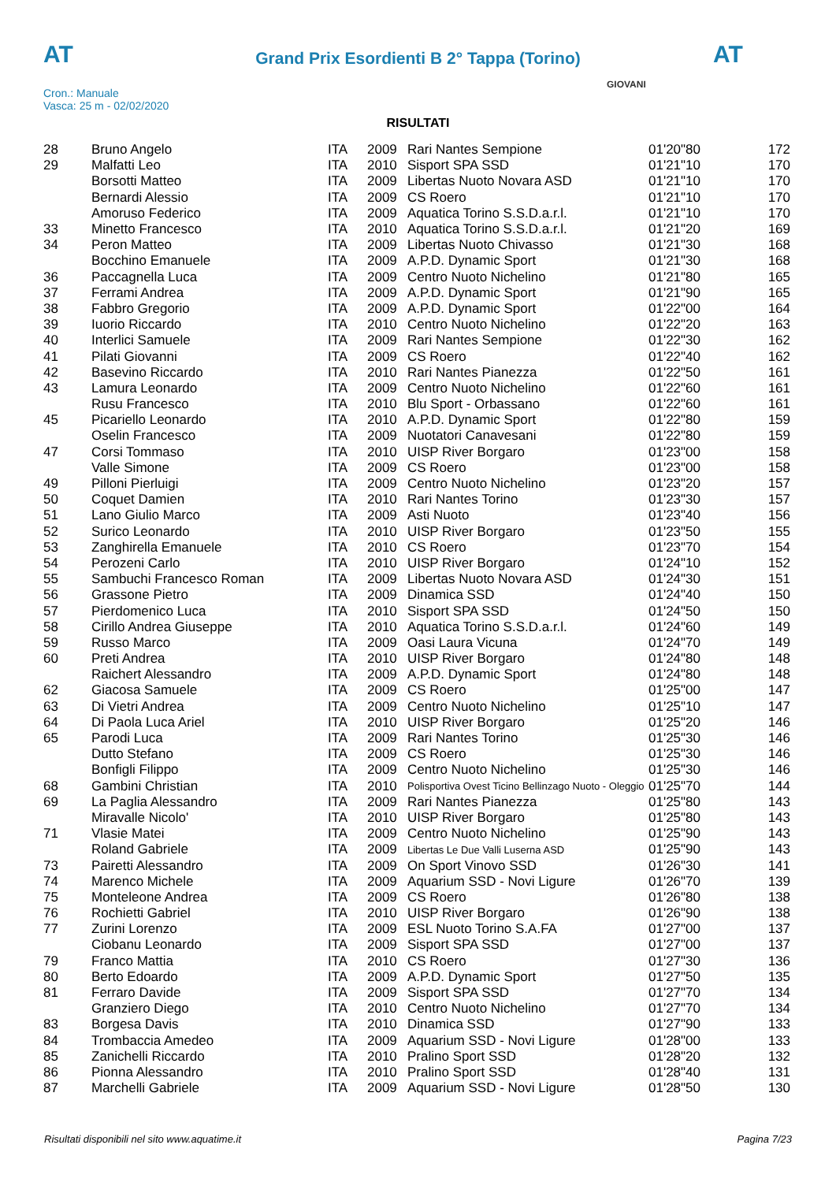AT AT
Grand Prix Esordienti B 2° Tappa (Torino)
Cron.: Manuale
Vasca: 25 m - 02/02/2020
GIOVANI
RISULTATI
| 28 | Bruno Angelo | ITA | 2009 | Rari Nantes Sempione | 01'20"80 | 172 |
| 29 | Malfatti Leo | ITA | 2010 | Sisport SPA SSD | 01'21"10 | 170 |
| | Borsotti Matteo | ITA | 2009 | Libertas Nuoto Novara ASD | 01'21"10 | 170 |
| | Bernardi Alessio | ITA | 2009 | CS Roero | 01'21"10 | 170 |
| | Amoruso Federico | ITA | 2009 | Aquatica Torino S.S.D.a.r.l. | 01'21"10 | 170 |
| 33 | Minetto Francesco | ITA | 2010 | Aquatica Torino S.S.D.a.r.l. | 01'21"20 | 169 |
| 34 | Peron Matteo | ITA | 2009 | Libertas Nuoto Chivasso | 01'21"30 | 168 |
| | Bocchino Emanuele | ITA | 2009 | A.P.D. Dynamic Sport | 01'21"30 | 168 |
| 36 | Paccagnella Luca | ITA | 2009 | Centro Nuoto Nichelino | 01'21"80 | 165 |
| 37 | Ferrami Andrea | ITA | 2009 | A.P.D. Dynamic Sport | 01'21"90 | 165 |
| 38 | Fabbro Gregorio | ITA | 2009 | A.P.D. Dynamic Sport | 01'22"00 | 164 |
| 39 | Iuorio Riccardo | ITA | 2010 | Centro Nuoto Nichelino | 01'22"20 | 163 |
| 40 | Interlici Samuele | ITA | 2009 | Rari Nantes Sempione | 01'22"30 | 162 |
| 41 | Pilati Giovanni | ITA | 2009 | CS Roero | 01'22"40 | 162 |
| 42 | Basevino Riccardo | ITA | 2010 | Rari Nantes Pianezza | 01'22"50 | 161 |
| 43 | Lamura Leonardo | ITA | 2009 | Centro Nuoto Nichelino | 01'22"60 | 161 |
| | Rusu Francesco | ITA | 2010 | Blu Sport - Orbassano | 01'22"60 | 161 |
| 45 | Picariello Leonardo | ITA | 2010 | A.P.D. Dynamic Sport | 01'22"80 | 159 |
| | Oselin Francesco | ITA | 2009 | Nuotatori Canavesani | 01'22"80 | 159 |
| 47 | Corsi Tommaso | ITA | 2010 | UISP River Borgaro | 01'23"00 | 158 |
| | Valle Simone | ITA | 2009 | CS Roero | 01'23"00 | 158 |
| 49 | Pilloni Pierluigi | ITA | 2009 | Centro Nuoto Nichelino | 01'23"20 | 157 |
| 50 | Coquet Damien | ITA | 2010 | Rari Nantes Torino | 01'23"30 | 157 |
| 51 | Lano Giulio Marco | ITA | 2009 | Asti Nuoto | 01'23"40 | 156 |
| 52 | Surico Leonardo | ITA | 2010 | UISP River Borgaro | 01'23"50 | 155 |
| 53 | Zanghirella Emanuele | ITA | 2010 | CS Roero | 01'23"70 | 154 |
| 54 | Perozeni Carlo | ITA | 2010 | UISP River Borgaro | 01'24"10 | 152 |
| 55 | Sambuchi Francesco Roman | ITA | 2009 | Libertas Nuoto Novara ASD | 01'24"30 | 151 |
| 56 | Grassone Pietro | ITA | 2009 | Dinamica SSD | 01'24"40 | 150 |
| 57 | Pierdomenico Luca | ITA | 2010 | Sisport SPA SSD | 01'24"50 | 150 |
| 58 | Cirillo Andrea Giuseppe | ITA | 2010 | Aquatica Torino S.S.D.a.r.l. | 01'24"60 | 149 |
| 59 | Russo Marco | ITA | 2009 | Oasi Laura Vicuna | 01'24"70 | 149 |
| 60 | Preti Andrea | ITA | 2010 | UISP River Borgaro | 01'24"80 | 148 |
| | Raichert Alessandro | ITA | 2009 | A.P.D. Dynamic Sport | 01'24"80 | 148 |
| 62 | Giacosa Samuele | ITA | 2009 | CS Roero | 01'25"00 | 147 |
| 63 | Di Vietri Andrea | ITA | 2009 | Centro Nuoto Nichelino | 01'25"10 | 147 |
| 64 | Di Paola Luca Ariel | ITA | 2010 | UISP River Borgaro | 01'25"20 | 146 |
| 65 | Parodi Luca | ITA | 2009 | Rari Nantes Torino | 01'25"30 | 146 |
| | Dutto Stefano | ITA | 2009 | CS Roero | 01'25"30 | 146 |
| | Bonfigli Filippo | ITA | 2009 | Centro Nuoto Nichelino | 01'25"30 | 146 |
| 68 | Gambini Christian | ITA | 2010 | Polisportiva Ovest Ticino Bellinzago Nuoto - Oleggio | 01'25"70 | 144 |
| 69 | La Paglia Alessandro | ITA | 2009 | Rari Nantes Pianezza | 01'25"80 | 143 |
| | Miravalle Nicolo' | ITA | 2010 | UISP River Borgaro | 01'25"80 | 143 |
| 71 | Vlasie Matei | ITA | 2009 | Centro Nuoto Nichelino | 01'25"90 | 143 |
| | Roland Gabriele | ITA | 2009 | Libertas Le Due Valli Luserna ASD | 01'25"90 | 143 |
| 73 | Pairetti Alessandro | ITA | 2009 | On Sport Vinovo SSD | 01'26"30 | 141 |
| 74 | Marenco Michele | ITA | 2009 | Aquarium SSD - Novi Ligure | 01'26"70 | 139 |
| 75 | Monteleone Andrea | ITA | 2009 | CS Roero | 01'26"80 | 138 |
| 76 | Rochietti Gabriel | ITA | 2010 | UISP River Borgaro | 01'26"90 | 138 |
| 77 | Zurini Lorenzo | ITA | 2009 | ESL Nuoto Torino S.A.FA | 01'27"00 | 137 |
| | Ciobanu Leonardo | ITA | 2009 | Sisport SPA SSD | 01'27"00 | 137 |
| 79 | Franco Mattia | ITA | 2010 | CS Roero | 01'27"30 | 136 |
| 80 | Berto Edoardo | ITA | 2009 | A.P.D. Dynamic Sport | 01'27"50 | 135 |
| 81 | Ferraro Davide | ITA | 2009 | Sisport SPA SSD | 01'27"70 | 134 |
| | Granziero Diego | ITA | 2010 | Centro Nuoto Nichelino | 01'27"70 | 134 |
| 83 | Borgesa Davis | ITA | 2010 | Dinamica SSD | 01'27"90 | 133 |
| 84 | Trombaccia Amedeo | ITA | 2009 | Aquarium SSD - Novi Ligure | 01'28"00 | 133 |
| 85 | Zanichelli Riccardo | ITA | 2010 | Pralino Sport SSD | 01'28"20 | 132 |
| 86 | Pionna Alessandro | ITA | 2010 | Pralino Sport SSD | 01'28"40 | 131 |
| 87 | Marchelli Gabriele | ITA | 2009 | Aquarium SSD - Novi Ligure | 01'28"50 | 130 |
Risultati disponibili nel sito www.aquatime.it Pagina 7/23